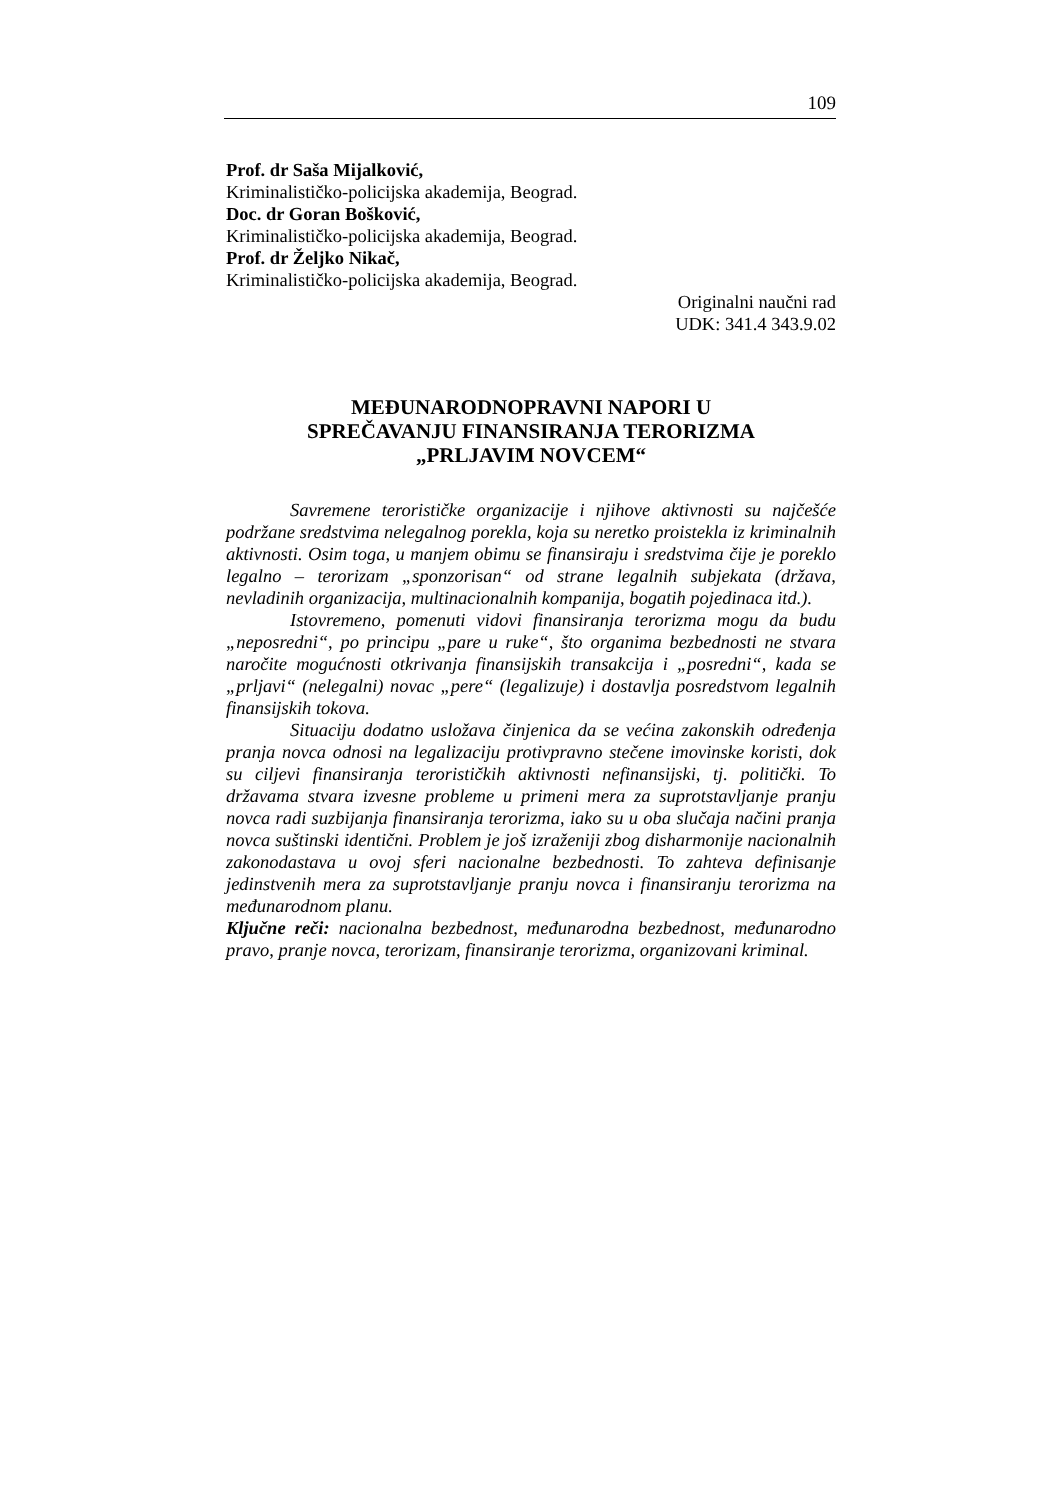109
Prof. dr Saša Mijalković,
Kriminalističko-policijska akademija, Beograd.
Doc. dr Goran Bošković,
Kriminalističko-policijska akademija, Beograd.
Prof. dr Željko Nikač,
Kriminalističko-policijska akademija, Beograd.
Originalni naučni rad
UDK: 341.4 343.9.02
MEĐUNARODNOPRAVNI NAPORI U
SPREČAVANJU FINANSIRANJA TERORIZMA
„PRLJAVIM NOVCEM“
Savremene terorističke organizacije i njihove aktivnosti su najčešće podržane sredstvima nelegalnog porekla, koja su neretko proistekla iz kriminalnih aktivnosti. Osim toga, u manjem obimu se finansiraju i sredstvima čije je poreklo legalno – terorizam „sponzorisan“ od strane legalnih subjekata (država, nevladinih organizacija, multinacionalnih kompanija, bogatih pojedinaca itd.).
Istovremeno, pomenuti vidovi finansiranja terorizma mogu da budu „neposredni“, po principu „pare u ruke“, što organima bezbednosti ne stvara naročite mogućnosti otkrivanja finansijskih transakcija i „posredni“, kada se „prljavi“ (nelegalni) novac „pere“ (legalizuje) i dostavlja posredstvom legalnih finansijskih tokova.
Situaciju dodatno usložava činjenica da se većina zakonskih određenja pranja novca odnosi na legalizaciju protivpravno stečene imovinske koristi, dok su ciljevi finansiranja terorističkih aktivnosti nefinansijski, tj. politički. To državama stvara izvesne probleme u primeni mera za suprotstavljanje pranju novca radi suzbijanja finansiranja terorizma, iako su u oba slučaja načini pranja novca suštinski identični. Problem je još izraženiji zbog disharmonije nacionalnih zakonodastava u ovoj sferi nacionalne bezbednosti. To zahteva definisanje jedinstvenih mera za suprotstavljanje pranju novca i finansiranju terorizma na međunarodnom planu.
Ključne reči: nacionalna bezbednost, međunarodna bezbednost, međunarodno pravo, pranje novca, terorizam, finansiranje terorizma, organizovani kriminal.